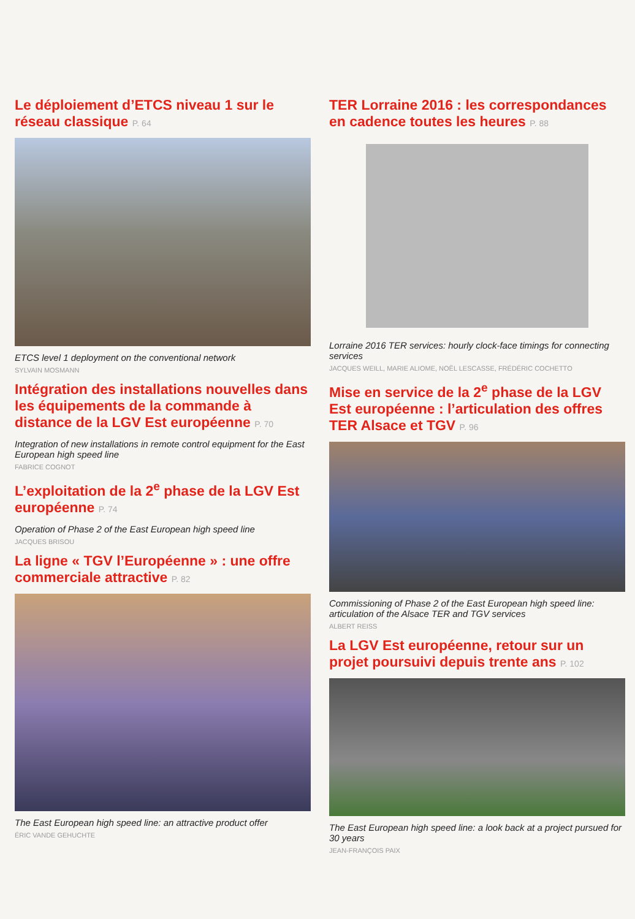Le déploiement d’ETCS niveau 1 sur le réseau classique P. 64
ETCS level 1 deployment on the conventional network
SYLVAIN MOSMANN
Intégration des installations nouvelles dans les équipements de la commande à distance de la LGV Est européenne P. 70
Integration of new installations in remote control equipment for the East European high speed line
FABRICE COGNOT
L’exploitation de la 2<sup>e</sup> phase de la LGV Est européenne P. 74
Operation of Phase 2 of the East European high speed line
JACQUES BRISOU
La ligne « TGV l’Européenne » : une offre commerciale attractive P. 82
The East European high speed line: an attractive product offer
ÉRIC VANDE GEHUCHTE
TER Lorraine 2016 : les correspondances en cadence toutes les heures P. 88
Lorraine 2016 TER services: hourly clock-face timings for connecting services
JACQUES WEILL, MARIE ALIOME, NOËL LESCASSE, FRÉDÉRIC COCHETTO
Mise en service de la 2<sup>e</sup> phase de la LGV Est européenne : l’articulation des offres TER Alsace et TGV P. 96
Commissioning of Phase 2 of the East European high speed line: articulation of the Alsace TER and TGV services
ALBERT REISS
La LGV Est européenne, retour sur un projet poursuivi depuis trente ans P. 102
The East European high speed line: a look back at a project pursued for 30 years
JEAN-FRANÇOIS PAIX